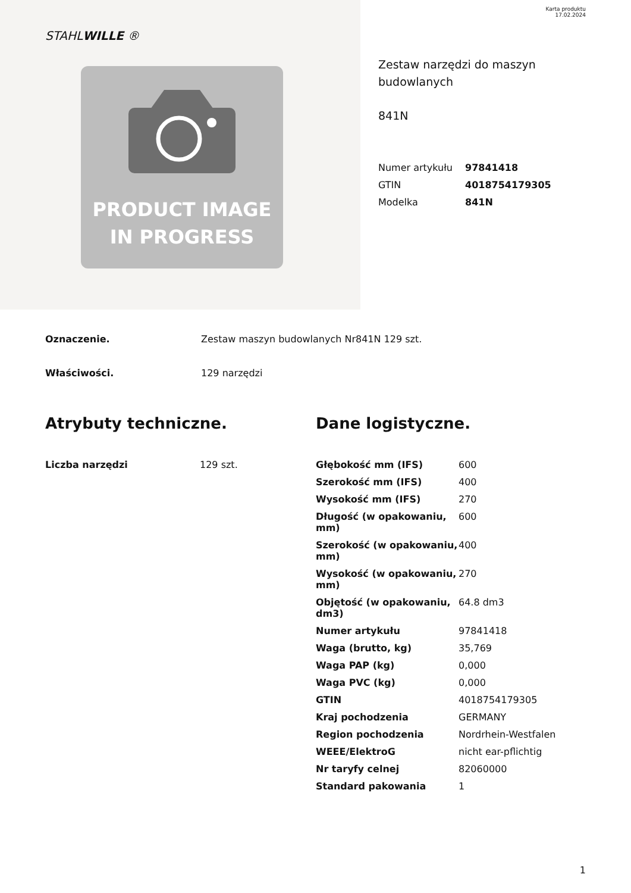Karta produktu
17.02.2024
STAHLWILLE ®
PRODUCT IMAGE
IN PROGRESS
Zestaw narzędzi do maszyn budowlanych
841N
| Numer artykułu | 97841418 |
| GTIN | 4018754179305 |
| Modelka | 841N |
Oznaczenie. Zestaw maszyn budowlanych Nr841N 129 szt.
Właściwości. 129 narzędzi
Atrybuty techniczne.
| Liczba narzędzi | 129 szt. |
Dane logistyczne.
| Głębokość mm (IFS) | 600 |
| Szerokość mm (IFS) | 400 |
| Wysokość mm (IFS) | 270 |
| Długość (w opakowaniu, mm) | 600 |
| Szerokość (w opakowaniu, mm) | 400 |
| Wysokość (w opakowaniu, mm) | 270 |
| Objętość (w opakowaniu, dm3) | 64.8 dm3 |
| Numer artykułu | 97841418 |
| Waga (brutto, kg) | 35,769 |
| Waga PAP (kg) | 0,000 |
| Waga PVC (kg) | 0,000 |
| GTIN | 4018754179305 |
| Kraj pochodzenia | GERMANY |
| Region pochodzenia | Nordrhein-Westfalen |
| WEEE/ElektroG | nicht ear-pflichtig |
| Nr taryfy celnej | 82060000 |
| Standard pakowania | 1 |
1